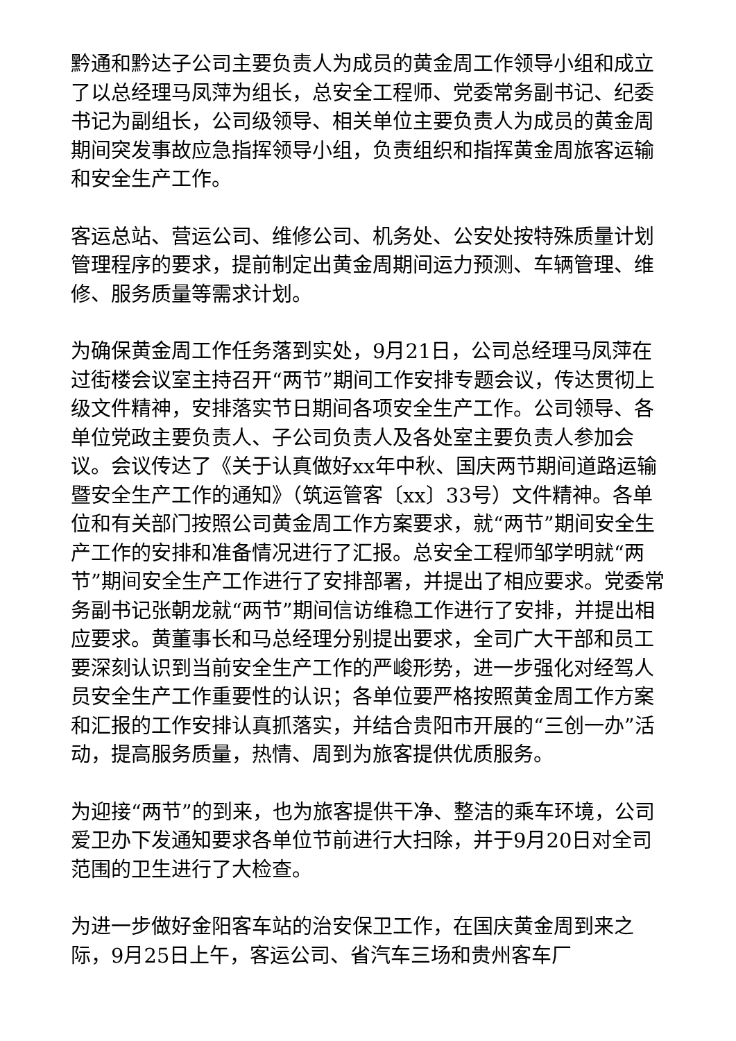黔通和黔达子公司主要负责人为成员的黄金周工作领导小组和成立了以总经理马凤萍为组长，总安全工程师、党委常务副书记、纪委书记为副组长，公司级领导、相关单位主要负责人为成员的黄金周期间突发事故应急指挥领导小组，负责组织和指挥黄金周旅客运输和安全生产工作。
客运总站、营运公司、维修公司、机务处、公安处按特殊质量计划管理程序的要求，提前制定出黄金周期间运力预测、车辆管理、维修、服务质量等需求计划。
为确保黄金周工作任务落到实处，9月21日，公司总经理马凤萍在过街楼会议室主持召开“两节”期间工作安排专题会议，传达贯彻上级文件精神，安排落实节日期间各项安全生产工作。公司领导、各单位党政主要负责人、子公司负责人及各处室主要负责人参加会议。会议传达了《关于认真做好xx年中秋、国庆两节期间道路运输暨安全生产工作的通知》（筑运管客〔xx〕33号）文件精神。各单位和有关部门按照公司黄金周工作方案要求，就“两节”期间安全生产工作的安排和准备情况进行了汇报。总安全工程师邹学明就“两节”期间安全生产工作进行了安排部署，并提出了相应要求。党委常务副书记张朝龙就“两节”期间信访维稳工作进行了安排，并提出相应要求。黄董事长和马总经理分别提出要求，全司广大干部和员工要深刻认识到当前安全生产工作的严峻形势，进一步强化对经驾人员安全生产工作重要性的认识；各单位要严格按照黄金周工作方案和汇报的工作安排认真抓落实，并结合贵阳市开展的“三创一办”活动，提高服务质量，热情、周到为旅客提供优质服务。
为迎接“两节”的到来，也为旅客提供干净、整洁的乘车环境，公司爱卫办下发通知要求各单位节前进行大扫除，并于9月20日对全司范围的卫生进行了大检查。
为进一步做好金阳客车站的治安保卫工作，在国庆黄金周到来之际，9月25日上午，客运公司、省汽车三场和贵州客车厂